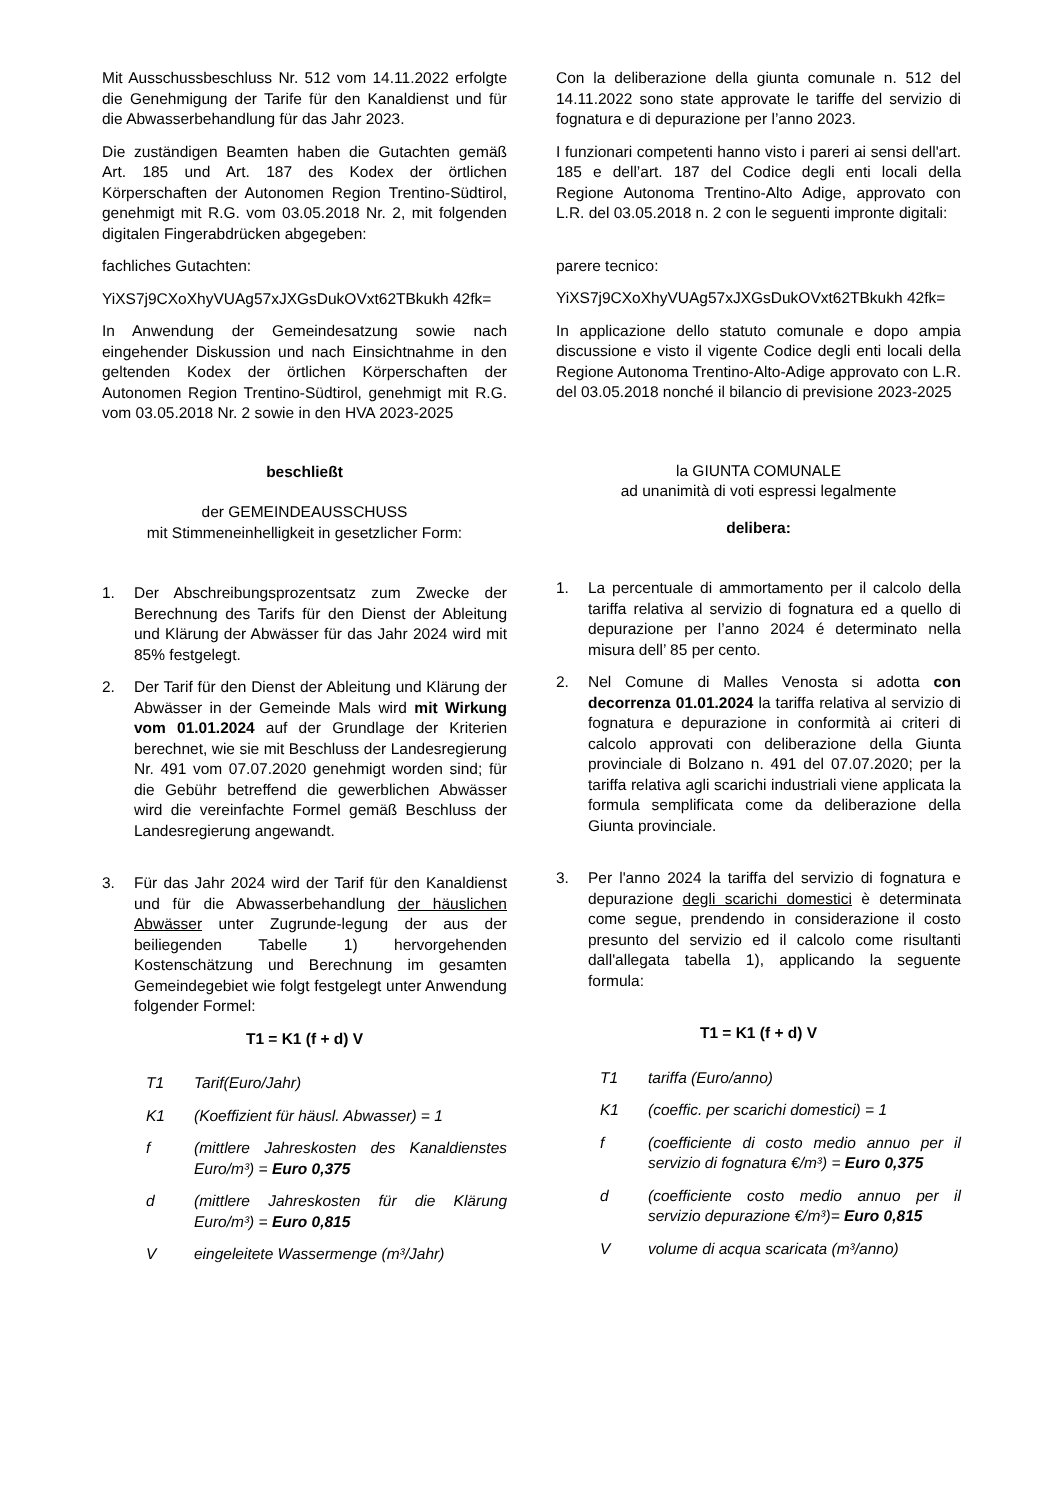Mit Ausschussbeschluss Nr. 512 vom 14.11.2022 erfolgte die Genehmigung der Tarife für den Kanaldienst und für die Abwasserbehandlung für das Jahr 2023.
Die zuständigen Beamten haben die Gutachten gemäß Art. 185 und Art. 187 des Kodex der örtlichen Körperschaften der Autonomen Region Trentino-Südtirol, genehmigt mit R.G. vom 03.05.2018 Nr. 2, mit folgenden digitalen Fingerabdrücken abgegeben:
fachliches Gutachten:
YiXS7j9CXoXhyVUAg57xJXGsDukOVxt62TBkukh 42fk=
In Anwendung der Gemeindesatzung sowie nach eingehender Diskussion und nach Einsichtnahme in den geltenden Kodex der örtlichen Körperschaften der Autonomen Region Trentino-Südtirol, genehmigt mit R.G. vom 03.05.2018 Nr. 2 sowie in den HVA 2023-2025
beschließt
der GEMEINDEAUSSCHUSS
mit Stimmeneinhelligkeit in gesetzlicher Form:
1. Der Abschreibungsprozentsatz zum Zwecke der Berechnung des Tarifs für den Dienst der Ableitung und Klärung der Abwässer für das Jahr 2024 wird mit 85% festgelegt.
2. Der Tarif für den Dienst der Ableitung und Klärung der Abwässer in der Gemeinde Mals wird mit Wirkung vom 01.01.2024 auf der Grundlage der Kriterien berechnet, wie sie mit Beschluss der Landesregierung Nr. 491 vom 07.07.2020 genehmigt worden sind; für die Gebühr betreffend die gewerblichen Abwässer wird die vereinfachte Formel gemäß Beschluss der Landesregierung angewandt.
3. Für das Jahr 2024 wird der Tarif für den Kanaldienst und für die Abwasserbehandlung der häuslichen Abwässer unter Zugrunde-legung der aus der beiliegenden Tabelle 1) hervorgehenden Kostenschätzung und Berechnung im gesamten Gemeindegebiet wie folgt festgelegt unter Anwendung folgender Formel:
T1 = K1 (f + d) V
T1 Tarif(Euro/Jahr)
K1 (Koeffizient für häusl. Abwasser) = 1
f (mittlere Jahreskosten des Kanaldienstes Euro/m³) = Euro 0,375
d (mittlere Jahreskosten für die Klärung Euro/m³) = Euro 0,815
Veingeleitete Wassermenge (m³/Jahr)
Con la deliberazione della giunta comunale n. 512 del 14.11.2022 sono state approvate le tariffe del servizio di fognatura e di depurazione per l’anno 2023.
I funzionari competenti hanno visto i pareri ai sensi dell'art. 185 e dell’art. 187 del Codice degli enti locali della Regione Autonoma Trentino-Alto Adige, approvato con L.R. del 03.05.2018 n. 2 con le seguenti impronte digitali:
parere tecnico:
YiXS7j9CXoXhyVUAg57xJXGsDukOVxt62TBkukh 42fk=
In applicazione dello statuto comunale e dopo ampia discussione e visto il vigente Codice degli enti locali della Regione Autonoma Trentino-Alto-Adige approvato con L.R. del 03.05.2018 nonché il bilancio di previsione 2023-2025
la GIUNTA COMUNALE
ad unanimità di voti espressi legalmente
delibera:
1. La percentuale di ammortamento per il calcolo della tariffa relativa al servizio di fognatura ed a quello di depurazione per l’anno 2024 é determinato nella misura dell’ 85 per cento.
2. Nel Comune di Malles Venosta si adotta con decorrenza 01.01.2024 la tariffa relativa al servizio di fognatura e depurazione in conformità ai criteri di calcolo approvati con deliberazione della Giunta provinciale di Bolzano n. 491 del 07.07.2020; per la tariffa relativa agli scarichi industriali viene applicata la formula semplificata come da deliberazione della Giunta provinciale.
3. Per l'anno 2024 la tariffa del servizio di fognatura e depurazione degli scarichi domestici è determinata come segue, prendendo in considerazione il costo presunto del servizio ed il calcolo come risultanti dall'allegata tabella 1), applicando la seguente formula:
T1 = K1 (f + d) V
T1 tariffa (Euro/anno)
K1 (coeffic. per scarichi domestici) = 1
f (coefficiente di costo medio annuo per il servizio di fognatura €/m³) = Euro 0,375
d (coefficiente costo medio annuo per il servizio depurazione €/m³)= Euro 0,815
Vvolume di acqua scaricata (m³/anno)